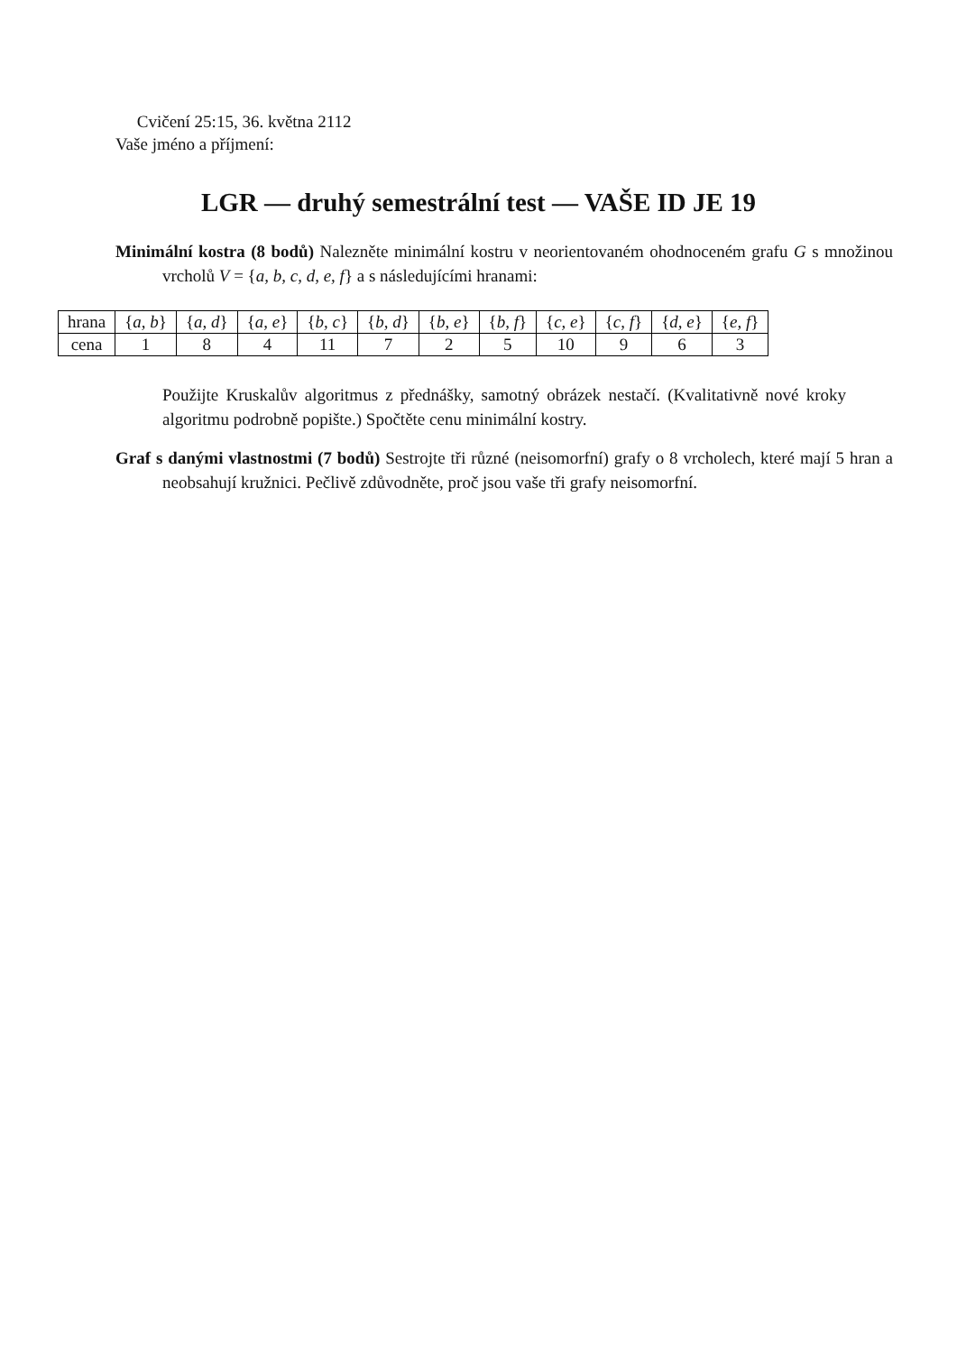Cvičení 25:15, 36. května 2112
Vaše jméno a příjmení:
LGR — druhý semestrální test — VAŠE ID JE 19
Minimální kostra (8 bodů) Nalezněte minimální kostru v neorientovaném ohodnoceném grafu G s množinou vrcholů V = {a, b, c, d, e, f} a s následujícími hranami:
| hrana | { a, b } | { a, d } | { a, e } | { b, c } | { b, d } | { b, e } | { b, f } | { c, e } | { c, f } | { d, e } | { e, f } |
| cena | 1 | 8 | 4 | 11 | 7 | 2 | 5 | 10 | 9 | 6 | 3 |
Použijte Kruskalův algoritmus z přednášky, samotný obrázek nestačí. (Kvalitativně nové kroky algoritmu podrobně popište.) Spočtěte cenu minimální kostry.
Graf s danými vlastnostmi (7 bodů) Sestrojte tři různé (neisomorfní) grafy o 8 vrcholech, které mají 5 hran a neobsahují kružnici. Pečlivě zdůvodněte, proč jsou vaše tři grafy neisomorfní.